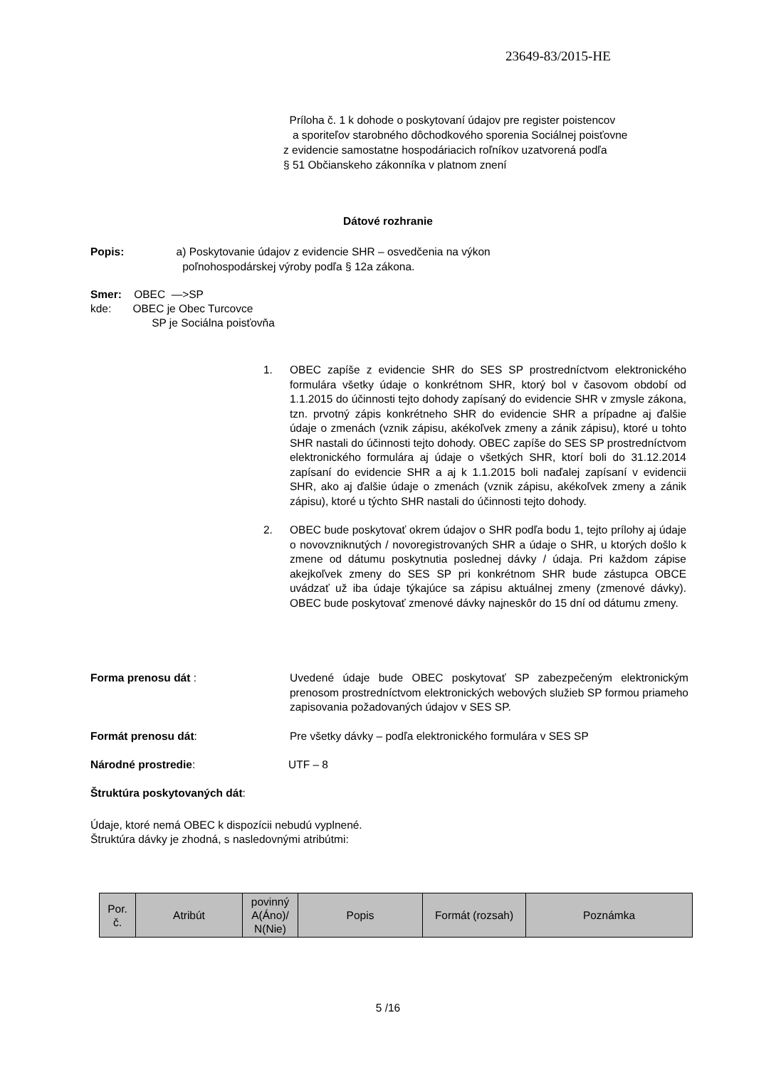23649-83/2015-HE
Príloha č. 1 k dohode o poskytovaní údajov pre register poistencov
a sporiteľov starobného dôchodkového sporenia Sociálnej poisťovne
z evidencie samostatne hospodáriacich roľníkov uzatvorená podľa
§ 51 Občianskeho zákonníka v platnom znení
Dátové rozhranie
Popis: a) Poskytovanie údajov z evidencie SHR – osvedčenia na výkon
poľnohospodárskej výroby podľa § 12a zákona.
Smer: OBEC —>SP
kde: OBEC je Obec Turcovce
SP je Sociálna poisťovňa
1. OBEC zapíše z evidencie SHR do SES SP prostredníctvom elektronického formulára všetky údaje o konkrétnom SHR, ktorý bol v časovom období od 1.1.2015 do účinnosti tejto dohody zapísaný do evidencie SHR v zmysle zákona, tzn. prvotný zápis konkrétneho SHR do evidencie SHR a prípadne aj ďalšie údaje o zmenách (vznik zápisu, akékoľvek zmeny a zánik zápisu), ktoré u tohto SHR nastali do účinnosti tejto dohody. OBEC zapíše do SES SP prostredníctvom elektronického formulára aj údaje o všetkých SHR, ktorí boli do 31.12.2014 zapísaní do evidencie SHR a aj k 1.1.2015 boli naďalej zapísaní v evidencii SHR, ako aj ďalšie údaje o zmenách (vznik zápisu, akékoľvek zmeny a zánik zápisu), ktoré u týchto SHR nastali do účinnosti tejto dohody.
2. OBEC bude poskytovať okrem údajov o SHR podľa bodu 1, tejto prílohy aj údaje o novovzniknutých / novoregistrovaných SHR a údaje o SHR, u ktorých došlo k zmene od dátumu poskytnutia poslednej dávky / údaja. Pri každom zápise akejkoľvek zmeny do SES SP pri konkrétnom SHR bude zástupca OBCE uvádzať už iba údaje týkajúce sa zápisu aktuálnej zmeny (zmenové dávky). OBEC bude poskytovať zmenové dávky najneskôr do 15 dní od dátumu zmeny.
Forma prenosu dát : Uvedené údaje bude OBEC poskytovať SP zabezpečeným elektronickým prenosom prostredníctvom elektronických webových služieb SP formou priameho zapisovania požadovaných údajov v SES SP.
Formát prenosu dát: Pre všetky dávky – podľa elektronického formulára v SES SP
Národné prostredie: UTF – 8
Štruktúra poskytovaných dát:
Údaje, ktoré nemá OBEC k dispozícii nebudú vyplnené.
Štruktúra dávky je zhodná, s nasledovnými atribútmi:
| Por. č. | Atribút | povinný A(Áno)/ N(Nie) | Popis | Formát (rozsah) | Poznámka |
5 /16